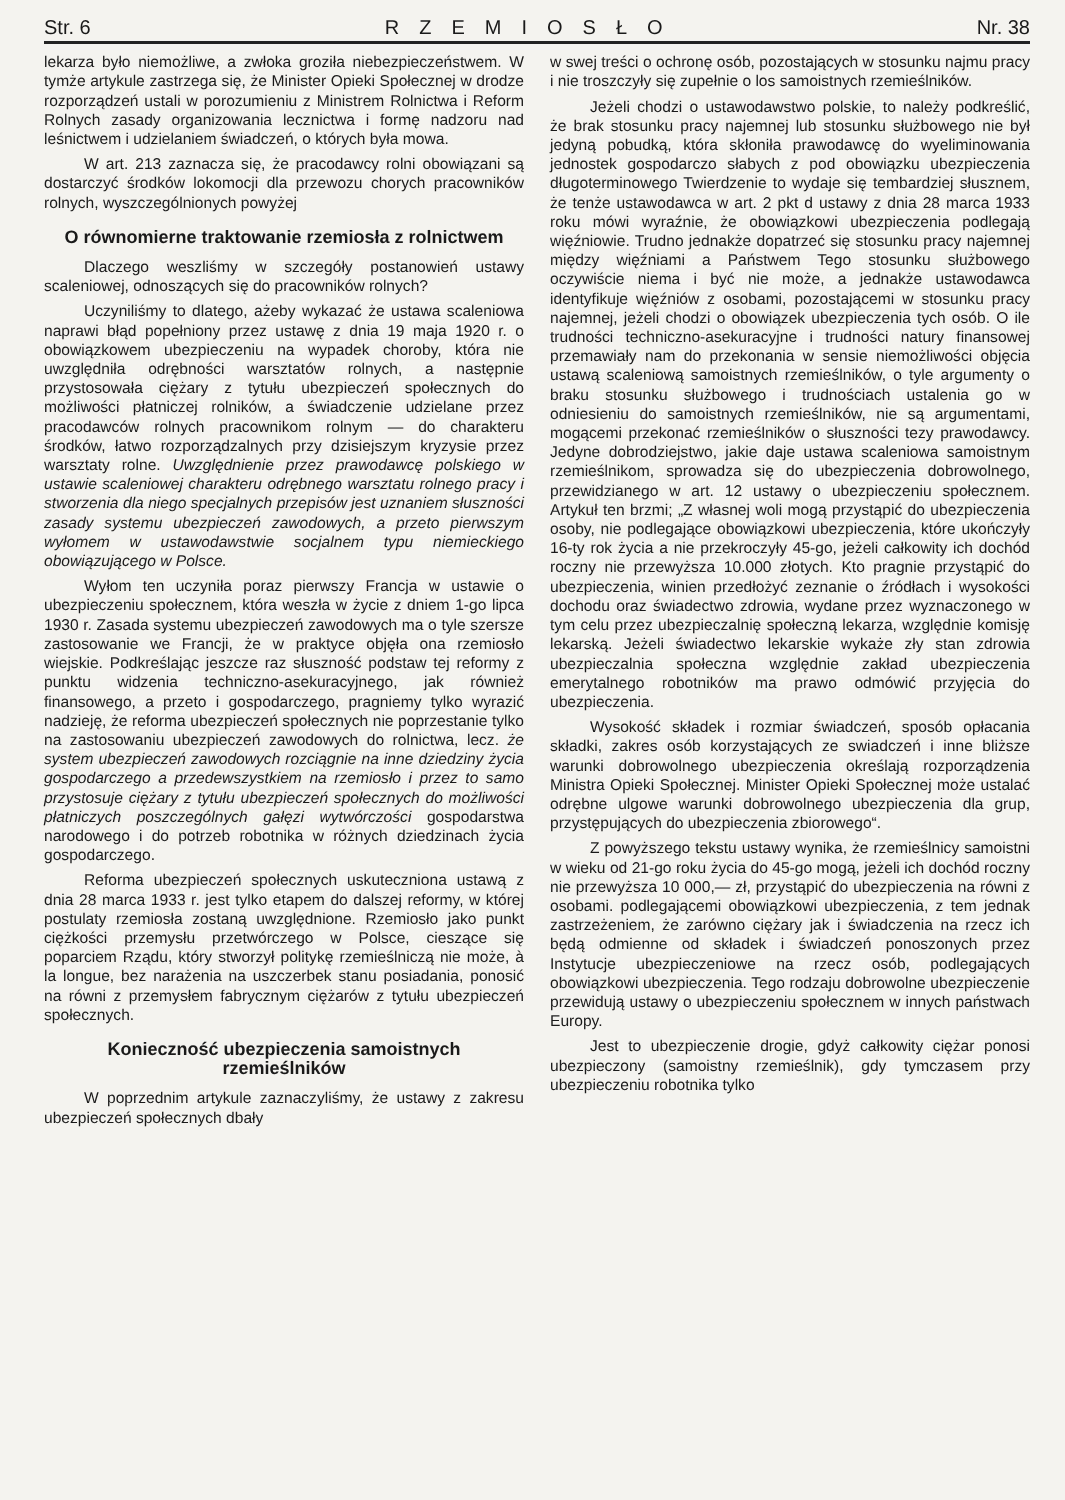Str. 6 RZEMIOSŁO Nr. 38
lekarza było niemożliwe, a zwłoka groziła niebezpieczeństwem. W tymże artykule zastrzega się, że Minister Opieki Społecznej w drodze rozporządzeń ustali w porozumieniu z Ministrem Rolnictwa i Reform Rolnych zasady organizowania lecznictwa i formę nadzoru nad leśnictwem i udzielaniem świadczeń, o których była mowa.
W art. 213 zaznacza się, że pracodawcy rolni obowiązani są dostarczyć środków lokomocji dla przewozu chorych pracowników rolnych, wyszczególnionych powyżej
O równomierne traktowanie rzemiosła z rolnictwem
Dlaczego weszliśmy w szczegóły postanowień ustawy scaleniowej, odnoszących się do pracowników rolnych?
Uczyniliśmy to dlatego, ażeby wykazać że ustawa scaleniowa naprawi błąd popełniony przez ustawę z dnia 19 maja 1920 r. o obowiązkowem ubezpieczeniu na wypadek choroby, która nie uwzględniła odrębności warsztatów rolnych, a następnie przystosowała ciężary z tytułu ubezpieczeń społecznych do możliwości płatniczej rolników, a świadczenie udzielane przez pracodawców rolnych pracownikom rolnym — do charakteru środków, łatwo rozporządzalnych przy dzisiejszym kryzysie przez warsztaty rolne. Uwzględnienie przez prawodawcę polskiego w ustawie scaleniowej charakteru odrębnego warsztatu rolnego pracy i stworzenia dla niego specjalnych przepisów jest uznaniem słuszności zasady systemu ubezpieczeń zawodowych, a przeto pierwszym wyłomem w ustawodawstwie socjalnem typu niemieckiego obowiązującego w Polsce.
Wyłom ten uczyniła poraz pierwszy Francja w ustawie o ubezpieczeniu społecznem, która weszła w życie z dniem 1-go lipca 1930 r. Zasada systemu ubezpieczeń zawodowych ma o tyle szersze zastosowanie we Francji, że w praktyce objęła ona rzemiosło wiejskie. Podkreślając jeszcze raz słuszność podstaw tej reformy z punktu widzenia techniczno-asekuracyjnego, jak również finansowego, a przeto i gospodarczego, pragniemy tylko wyrazić nadzieję, że reforma ubezpieczeń społecznych nie poprzestanie tylko na zastosowaniu ubezpieczeń zawodowych do rolnictwa, lecz. że system ubezpieczeń zawodowych rozciągnie na inne dziedziny życia gospodarczego a przedewszystkiem na rzemiosło i przez to samo przystosuje ciężary z tytułu ubezpieczeń społecznych do możliwości płatniczych poszczególnych gałęzi wytwórczości gospodarstwa narodowego i do potrzeb robotnika w różnych dziedzinach życia gospodarczego.
Reforma ubezpieczeń społecznych uskuteczniona ustawą z dnia 28 marca 1933 r. jest tylko etapem do dalszej reformy, w której postulaty rzemiosła zostaną uwzględnione. Rzemiosło jako punkt ciężkości przemysłu przetwórczego w Polsce, cieszące się poparciem Rządu, który stworzył politykę rzemieślniczą nie może, à la longue, bez narażenia na uszczerbek stanu posiadania, ponosić na równi z przemysłem fabrycznym ciężarów z tytułu ubezpieczeń społecznych.
Konieczność ubezpieczenia samoistnych rzemieślników
W poprzednim artykule zaznaczyliśmy, że ustawy z zakresu ubezpieczeń społecznych dbały
w swej treści o ochronę osób, pozostających w stosunku najmu pracy i nie troszczyły się zupełnie o los samoistnych rzemieślników.
Jeżeli chodzi o ustawodawstwo polskie, to należy podkreślić, że brak stosunku pracy najemnej lub stosunku służbowego nie był jedyną pobudką, która skłoniła prawodawcę do wyeliminowania jednostek gospodarczo słabych z pod obowiązku ubezpieczenia długoterminowego Twierdzenie to wydaje się tembardziej słusznem, że tenże ustawodawca w art. 2 pkt d ustawy z dnia 28 marca 1933 roku mówi wyraźnie, że obowiązkowi ubezpieczenia podlegają więźniowie. Trudno jednakże dopatrzeć się stosunku pracy najemnej między więźniami a Państwem Tego stosunku służbowego oczywiście niema i być nie może, a jednakże ustawodawca identyfikuje więźniów z osobami, pozostającemi w stosunku pracy najemnej, jeżeli chodzi o obowiązek ubezpieczenia tych osób. O ile trudności techniczno-asekuracyjne i trudności natury finansowej przemawiały nam do przekonania w sensie niemożliwości objęcia ustawą scaleniową samoistnych rzemieślników, o tyle argumenty o braku stosunku służbowego i trudnościach ustalenia go w odniesieniu do samoistnych rzemieślników, nie są argumentami, mogącemi przekonać rzemieślników o słuszności tezy prawodawcy. Jedyne dobrodziejstwo, jakie daje ustawa scaleniowa samoistnym rzemieślnikom, sprowadza się do ubezpieczenia dobrowolnego, przewidzianego w art. 12 ustawy o ubezpieczeniu społecznem. Artykuł ten brzmi; „Z własnej woli mogą przystąpić do ubezpieczenia osoby, nie podlegające obowiązkowi ubezpieczenia, które ukończyły 16-ty rok życia a nie przekroczyły 45-go, jeżeli całkowity ich dochód roczny nie przewyższa 10.000 złotych. Kto pragnie przystąpić do ubezpieczenia, winien przedłożyć zeznanie o źródłach i wysokości dochodu oraz świadectwo zdrowia, wydane przez wyznaczonego w tym celu przez ubezpieczalnię społeczną lekarza, względnie komisję lekarską. Jeżeli świadectwo lekarskie wykaże zły stan zdrowia ubezpieczalnia społeczna względnie zakład ubezpieczenia emerytalnego robotników ma prawo odmówić przyjęcia do ubezpieczenia.
Wysokość składek i rozmiar świadczeń, sposób opłacania składki, zakres osób korzystających ze swiadczeń i inne bliższe warunki dobrowolnego ubezpieczenia określają rozporządzenia Ministra Opieki Społecznej. Minister Opieki Społecznej może ustalać odrębne ulgowe warunki dobrowolnego ubezpieczenia dla grup, przystępujących do ubezpieczenia zbiorowego“.
Z powyższego tekstu ustawy wynika, że rzemieślnicy samoistni w wieku od 21-go roku życia do 45-go mogą, jeżeli ich dochód roczny nie przewyższa 10 000,— zł, przystąpić do ubezpieczenia na równi z osobami. podlegającemi obowiązkowi ubezpieczenia, z tem jednak zastrzeżeniem, że zarówno ciężary jak i świadczenia na rzecz ich będą odmienne od składek i świadczeń ponoszonych przez Instytucje ubezpieczeniowe na rzecz osób, podlegających obowiązkowi ubezpieczenia. Tego rodzaju dobrowolne ubezpieczenie przewidują ustawy o ubezpieczeniu społecznem w innych państwach Europy.
Jest to ubezpieczenie drogie, gdyż całkowity ciężar ponosi ubezpieczony (samoistny rzemieślnik), gdy tymczasem przy ubezpieczeniu robotnika tylko